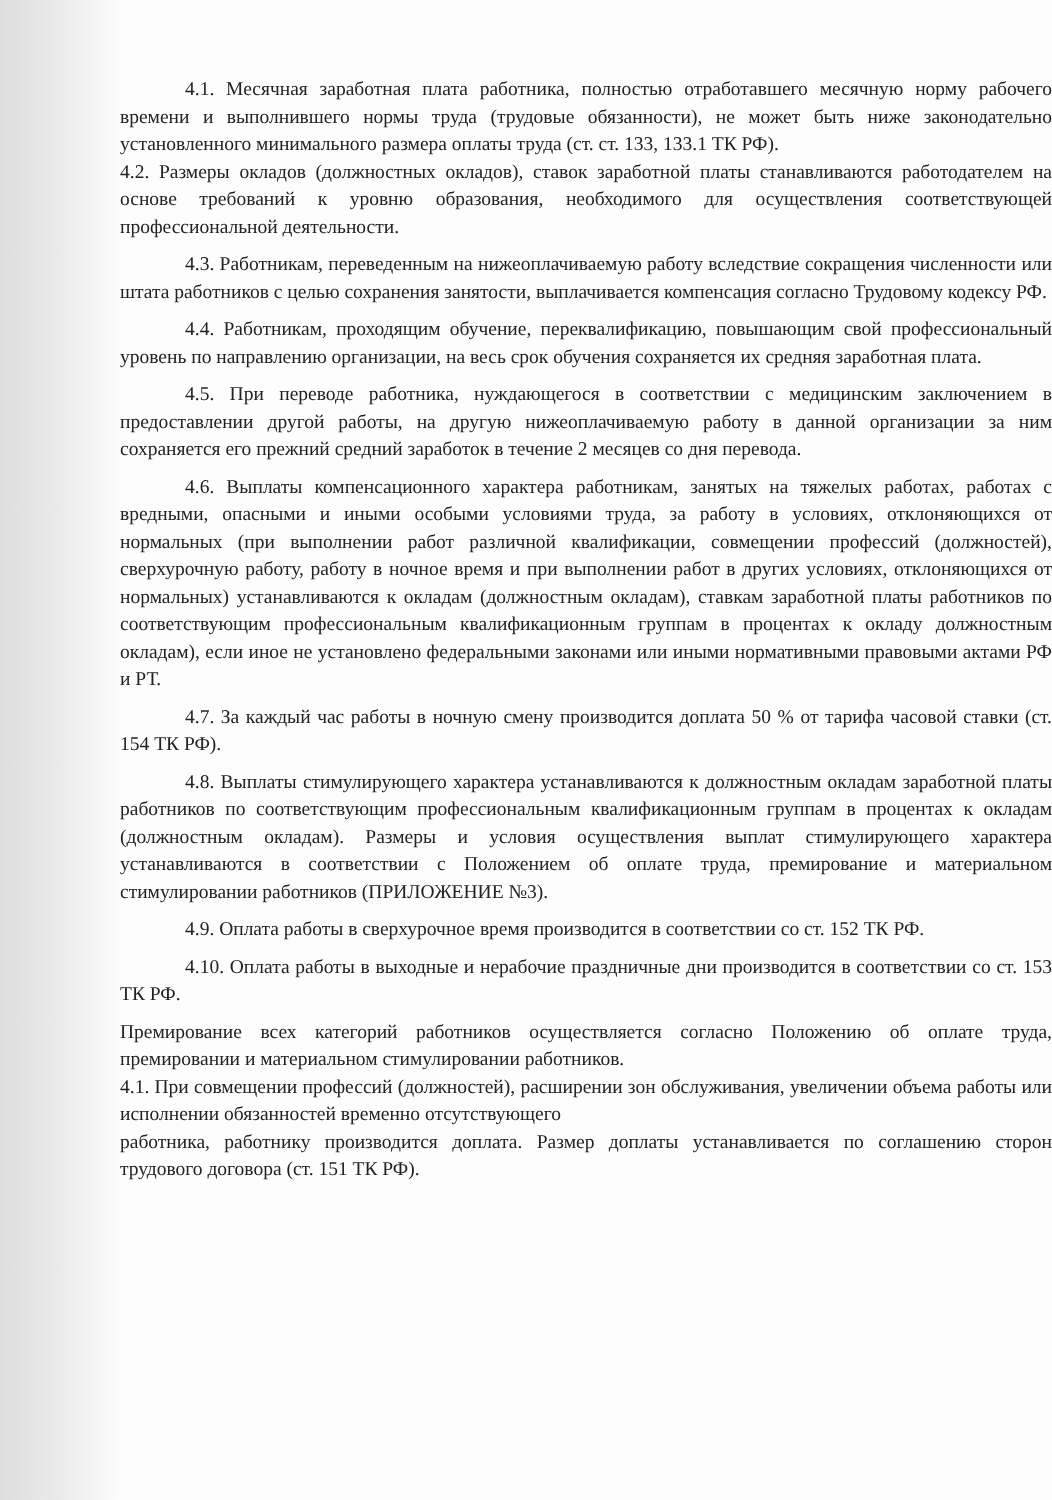4.1. Месячная заработная плата работника, полностью отработавшего месячную норму рабочего времени и выполнившего нормы труда (трудовые обязанности), не может быть ниже законодательно установленного минимального размера оплаты труда (ст. ст. 133, 133.1 ТК РФ).
4.2. Размеры окладов (должностных окладов), ставок заработной платы станавливаются работодателем на основе требований к уровню образования, необходимого для осуществления соответствующей профессиональной деятельности.
4.3. Работникам, переведенным на нижеоплачиваемую работу вследствие сокращения численности или штата работников с целью сохранения занятости, выплачивается компенсация согласно Трудовому кодексу РФ.
4.4. Работникам, проходящим обучение, переквалификацию, повышающим свой профессиональный уровень по направлению организации, на весь срок обучения сохраняется их средняя заработная плата.
4.5. При переводе работника, нуждающегося в соответствии с медицинским заключением в предоставлении другой работы, на другую нижеоплачиваемую работу в данной организации за ним сохраняется его прежний средний заработок в течение 2 месяцев со дня перевода.
4.6. Выплаты компенсационного характера работникам, занятых на тяжелых работах, работах с вредными, опасными и иными особыми условиями труда, за работу в условиях, отклоняющихся от нормальных (при выполнении работ различной квалификации, совмещении профессий (должностей), сверхурочную работу, работу в ночное время и при выполнении работ в других условиях, отклоняющихся от нормальных) устанавливаются к окладам (должностным окладам), ставкам заработной платы работников по соответствующим профессиональным квалификационным группам в процентах к окладу должностным окладам), если иное не установлено федеральными законами или иными нормативными правовыми актами РФ и РТ.
4.7. За каждый час работы в ночную смену производится доплата 50 % от тарифа часовой ставки (ст. 154 ТК РФ).
4.8. Выплаты стимулирующего характера устанавливаются к должностным окладам заработной платы работников по соответствующим профессиональным квалификационным группам в процентах к окладам (должностным окладам). Размеры и условия осуществления выплат стимулирующего характера устанавливаются в соответствии с Положением об оплате труда, премирование и материальном стимулировании работников (ПРИЛОЖЕНИЕ №3).
4.9. Оплата работы в сверхурочное время производится в соответствии со ст. 152 ТК РФ.
4.10. Оплата работы в выходные и нерабочие праздничные дни производится в соответствии со ст. 153 ТК РФ.
Премирование всех категорий работников осуществляется согласно Положению об оплате труда, премировании и материальном стимулировании работников.
4.1. При совмещении профессий (должностей), расширении зон обслуживания, увеличении объема работы или исполнении обязанностей временно отсутствующего
работника, работнику производится доплата. Размер доплаты устанавливается по соглашению сторон трудового договора (ст. 151 ТК РФ).